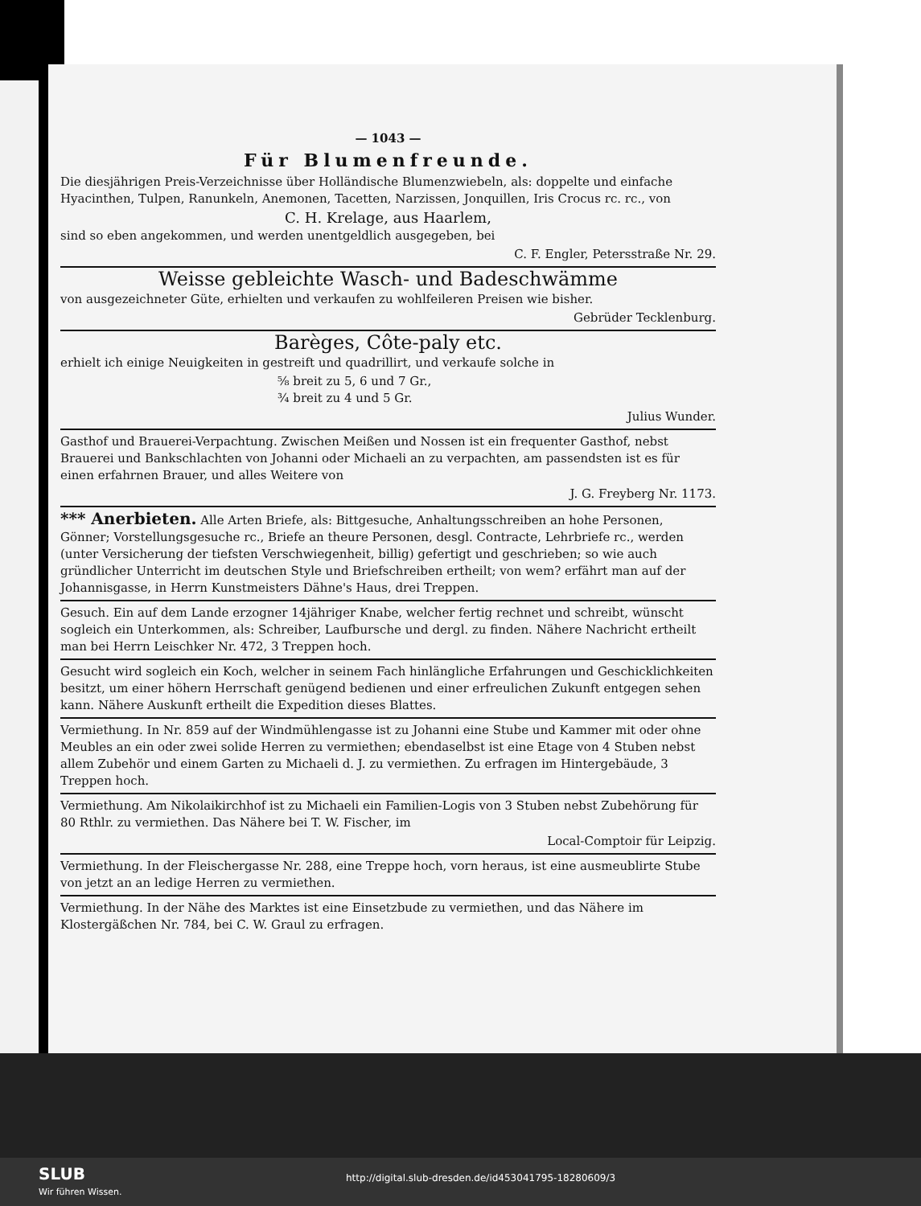— 1043 —
Für Blumenfreunde.
Die diesjährigen Preis-Verzeichnisse über Holländische Blumenzwiebeln, als: doppelte und einfache Hyacinthen, Tulpen, Ranunkeln, Anemonen, Tacetten, Narzissen, Jonquillen, Iris Crocus rc. rc., von
C. H. Krelage, aus Haarlem,
sind so eben angekommen, und werden unentgeldlich ausgegeben, bei
C. F. Engler, Petersstraße Nr. 29.
Weisse gebleichte Wasch- und Badeschwämme
von ausgezeichneter Güte, erhielten und verkaufen zu wohlfeileren Preisen wie bisher.
Gebrüder Tecklenburg.
Barèges, Côte-paly etc.
erhielt ich einige Neuigkeiten in gestreift und quadrillirt, und verkaufe solche in
⅝ breit zu 5, 6 und 7 Gr.,
¾ breit zu 4 und 5 Gr.
Julius Wunder.
Gasthof und Brauerei-Verpachtung. Zwischen Meißen und Nossen ist ein frequenter Gasthof, nebst Brauerei und Bankschlachten von Johanni oder Michaeli an zu verpachten, am passendsten ist es für einen erfahrnen Brauer, und alles Weitere von
J. G. Freyberg Nr. 1173.
*** Anerbieten. Alle Arten Briefe, als: Bittgesuche, Anhaltungsschreiben an hohe Personen, Gönner; Vorstellungsgesuche rc., Briefe an theure Personen, desgl. Contracte, Lehrbriefe rc., werden (unter Versicherung der tiefsten Verschwiegenheit, billig) gefertigt und geschrieben; so wie auch gründlicher Unterricht im deutschen Style und Briefschreiben ertheilt; von wem? erfährt man auf der Johannisgasse, in Herrn Kunstmeisters Dähne's Haus, drei Treppen.
Gesuch. Ein auf dem Lande erzogner 14jähriger Knabe, welcher fertig rechnet und schreibt, wünscht sogleich ein Unterkommen, als: Schreiber, Laufbursche und dergl. zu finden. Nähere Nachricht ertheilt man bei Herrn Leischker Nr. 472, 3 Treppen hoch.
Gesucht wird sogleich ein Koch, welcher in seinem Fach hinlängliche Erfahrungen und Geschicklichkeiten besitzt, um einer höhern Herrschaft genügend bedienen und einer erfreulichen Zukunft entgegen sehen kann. Nähere Auskunft ertheilt die Expedition dieses Blattes.
Vermiethung. In Nr. 859 auf der Windmühlengasse ist zu Johanni eine Stube und Kammer mit oder ohne Meubles an ein oder zwei solide Herren zu vermiethen; ebendaselbst ist eine Etage von 4 Stuben nebst allem Zubehör und einem Garten zu Michaeli d. J. zu vermiethen. Zu erfragen im Hintergebäude, 3 Treppen hoch.
Vermiethung. Am Nikolaikirchhof ist zu Michaeli ein Familien-Logis von 3 Stuben nebst Zubehörung für 80 Rthlr. zu vermiethen. Das Nähere bei T. W. Fischer, im
Local-Comptoir für Leipzig.
Vermiethung. In der Fleischergasse Nr. 288, eine Treppe hoch, vorn heraus, ist eine ausmeublirte Stube von jetzt an an ledige Herren zu vermiethen.
Vermiethung. In der Nähe des Marktes ist eine Einsetzbude zu vermiethen, und das Nähere im Klostergäßchen Nr. 784, bei C. W. Graul zu erfragen.
SLUB
Wir führen Wissen.
http://digital.slub-dresden.de/id453041795-18280609/3